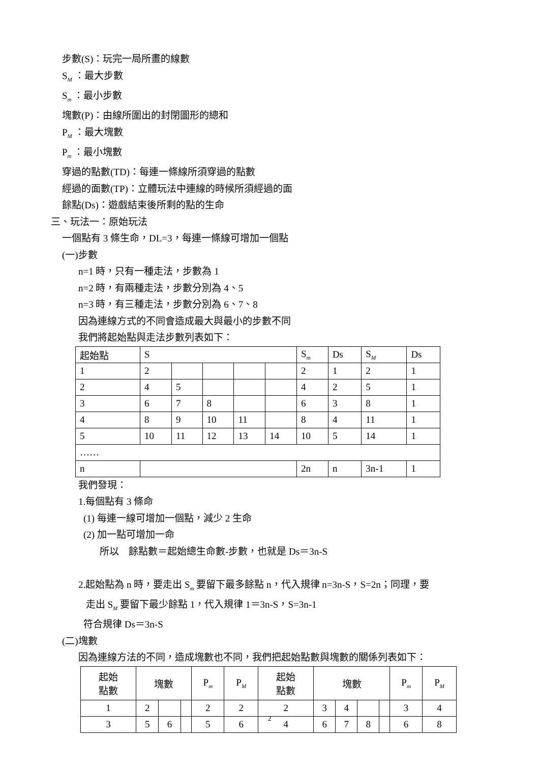步數(S)：玩完一局所畫的線數
S<sub>M</sub> ：最大步數
S<sub>m</sub> ：最小步數
塊數(P)：由線所圍出的封閉圖形的總和
P<sub>M</sub> ：最大塊數
P<sub>m</sub> ：最小塊數
穿過的點數(TD)：每連一條線所須穿過的點數
經過的面數(TP)：立體玩法中連線的時候所須經過的面
餘點(Ds)：遊戲結束後所剩的點的生命
三、玩法一：原始玩法
一個點有 3 條生命，DL=3，每連一條線可增加一個點
(一)步數
n=1 時，只有一種走法，步數為 1
n=2 時，有兩種走法，步數分別為 4、5
n=3 時，有三種走法，步數分別為 6、7、8
因為連線方式的不同會造成最大與最小的步數不同
我們將起始點與走法步數列表如下：
| 起始點 | S | | | | | S<sub>m</sub> | Ds | S<sub>M</sub> | Ds |
| 1 | 2 | | | | | 2 | 1 | 2 | 1 |
| 2 | 4 | 5 | | | | 4 | 2 | 5 | 1 |
| 3 | 6 | 7 | 8 | | | 6 | 3 | 8 | 1 |
| 4 | 8 | 9 | 10 | 11 | | 8 | 4 | 11 | 1 |
| 5 | 10 | 11 | 12 | 13 | 14 | 10 | 5 | 14 | 1 |
| …… | | | | | | | | | |
| n | | | | | | 2n | n | 3n-1 | 1 |
我們發現：
1.每個點有 3 條命
(1) 每連一線可增加一個點，減少 2 生命
(2) 加一點可增加一命
所以　餘點數＝起始總生命數-步數，也就是 Ds＝3n-S
2.起始點為 n 時，要走出 S<sub>m</sub> 要留下最多餘點 n，代入規律 n=3n-S，S=2n；同理，要
走出 S<sub>M</sub> 要留下最少餘點 1，代入規律 1＝3n-S，S=3n-1
符合規律 Ds＝3n-S
(二)塊數
因為連線方法的不同，造成塊數也不同，我們把起始點數與塊數的關係列表如下：
| 起始 點數 | 塊數 | | | P<sub>m</sub> | P<sub>M</sub> | 起始 點數 | 塊數 | | | | P<sub>m</sub> | P<sub>M</sub> |
| 1 | 2 | | | 2 | 2 | 2 | 3 | 4 | | | 3 | 4 |
| 3 | 5 | 6 | | 5 | 6 | 4 | 6 | 7 | 8 | | 6 | 8 |
2